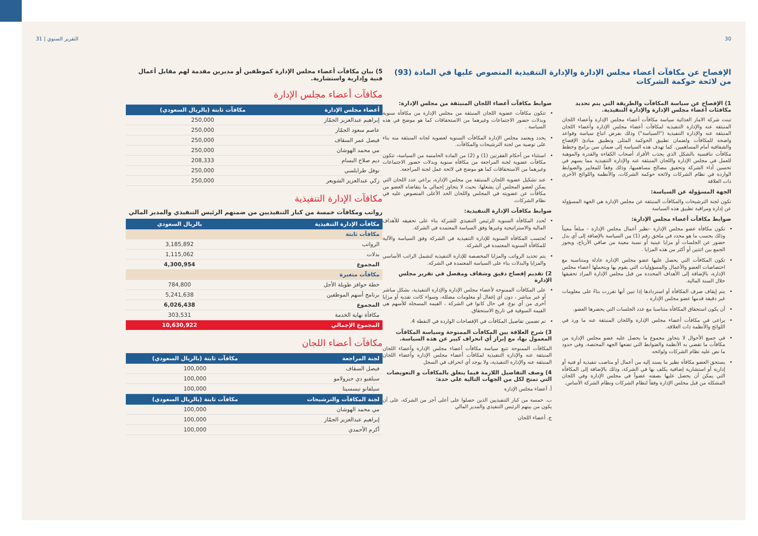30 التقرير السنوي | 31
الإفصاح عن مكافآت أعضاء مجلس الإدارة والإدارة التنفيذية المنصوص عليها في المادة (93) من لائحة حوكمة الشركات
1) الإفصاح عن سياسة المكافآت والطريقة التي يتم تحديد مكافئات أعضاء مجلس الإدارة والإدارة التنفيذية.
تبنت شركة الامار الغذائية سياسة مكافآت أعضاء مجلس الإدارة وأعضاء اللجان المنبثقة عنه والإدارة التنفيذية لمكافآت أعضاء مجلس الإدارة وأعضاء اللجان المنبثقة عنه والإدارة التنفيذية ("السياسة") وذلك بفرض اتباع سياسة وقواعد واضحة للمكافآت ولضمان تطبيق الحوكمة المثلى وتطبيق مبادئ الإفصاح والشفافية أمام المساهمين. كما تهدف هذه السياسة إلى ضمان سن برامج وخطط مكافآت تنافسية بالشكل الذي يجذب الأفراد أصحاب الكفاءة والقدرة والموهبة للعمل في مجلس الإدارة واللجان المنبثقة عنه والإدارة التنفيذية مما يسهم في تحسين أداء الشركة وتحقيق مصالح مساهميها، وذلك وفقاً للمعايير والضوابط الواردة في نظام الشركات ولائحة حوكمة الشركات، والأنظمة واللوائح الأخرى ذات العلاقة
الجهة المسؤولة عن السياسة:
تكون لجنة الترشيحات والمكافآت المنبثقة عن مجلس الإدارة هي الجهة المسؤولة عن إدارة ومراقبة تطبيق هذه السياسة
ضوابط مكافآت أعضاء مجلس الإدارة:
تكون مكافأة عضو مجلس الإدارة -نظير أعمال مجلس الإدارة - مبلغاً معيناً وذلك بحسب ما هو محدد في ملحق رقم (1) من السياسة بالإضافة إلى أي بدل حضور عن الجلسات أو مزايا عينية أو نسبة معينة من صافي الأرباح، ويجوز الجمع بين اثنتين أو أكثر من هذه المزايا .
تكون المكافآت التي يحصل عليها عضو مجلس الإدارة عادلة ومتناسبة مع اختصاصات العضو والأعمال والمسؤوليات التي يقوم بها ويتحملها أعضاء مجلس الإدارة، بالإضافة إلى الأهداف المحددة من قبل مجلس الإدارة المراد تحقيقها خلال السنة المالية.
يتم إيقاف صرف المكافأة أو استردادها إذا تبين أنها تقررت بناءً على معلومات غير دقيقة قدمها عضو مجلس الإدارة .
أن يكون استحقاق المكافأة متناسبا مع عدد الجلسات التي يحضرها العضو.
يراعى في مكافآت أعضاء مجلس الإدارة واللجان المنبثقة عنه ما ورد في اللوائح والأنظمة ذات العلاقة.
في جميع الأحوال لا يتجاوز مجموع ما يحصل عليه عضو مجلس الإدارة من مكافآت ما تقضي به الأنظمة والضوابط التي تضعها الجهة المختصة، وفي حدود ما نص عليه نظام الشركات ولوائحه
يستحق العضو مكافأة نظير ما يسند إليه من أعمال أو مناصب تنفيذية أو فنية أو إدارية أو استشارية إضافية يكلف بها في الشركة، وذلك بالإضافة إلى المكافأة التي يمكن أن يحصل عليها بصفته عضواً في مجلس الإدارة وفي اللجان المشكلة من قبل مجلس الإدارة وفقاً لنظام الشركات ونظام الشركة الأساس.
ضوابط مكافآت أعضاء اللجان المنبثقة من مجلس الإدارة:
تتكون مكافآت عضوية اللجان المنبثقة من مجلس الإدارة من مكافأة سنوية وبدلات حضور الاجتماعات وغيرهما من الاستحقاقات كما هو موضح في هذه السياسة .
يحدد ويعتمد مجلس الإدارة المكافآت السنوية لعضوية لجانه المنبثقة منه بناء على توصية من لجنة الترشيحات والمكافآت.
استثناء من أحكام الفقرتين (1) و (2) من المادة الخامسة من السياسة، تتكون مكافآت عضوية لجنة المراجعة من مكافأة سنوية وبدلات حضور الاجتماعات وغيرهما من الاستحقاقات كما هو موضح في لائحة عمل لجنة المراجعة.
عند تشكيل عضوية اللجان المنبثقة من مجلس الإدارة، يراعي عدد اللجان التي يمكن لعضو المجلس أن يشغلها، بحيث لا يتجاوز إجمالي ما يتقاضاه العضو من مكافآت عن عضويته في المجلس واللجان الحد الأعلى المنصوص عليه في نظام الشركات.
ضوابط مكافآت الإدارة التنفيذية:
تُحدد المكافأة السنوية للرئيس التنفيذي للشركة بناء على تحقيقه للأهداف المالية والاستراتيجية وغيرها وفق السياسة المعتمدة في الشركة.
تُحتسب المكافأة السنوية للإدارة التنفيذية في الشركة وفق السياسة والآلية للمكافأة السنوية المعتمدة في الشركة.
يتم تحديد الرواتب والمزايا المخصصة للإدارة التنفيذية لتشمل الراتب الأساسي والمزايا والبدلات بناء على السياسة المعتمدة في الشركة.
2) تقديم إفصاح دقيق وشفاف ومفصل في تقرير مجلس الإدارة
على المكافآت الممنوحة لأعضاء مجلس الإدارة والإدارة التنفيذية، بشكل مباشر أو غير مباشر ، دون أي إغفال أو معلومات مضللة، وسواء كانت نقدية أو مزايا أخرى من أي نوع. في حال كانوا في الشركة ، القيمة المسجلة للأسهم هي القيمة السوقية في تاريخ الاستحقاق.
تم تضمين تفاصيل المكافآت في الإفصاحات الواردة في النقطة 4.
3) شرح العلاقة بين المكافآت الممنوحة وسياسة المكافآت المعمول بها، مع إبراز أي انحراف كبير عن هذه السياسة.
المكافآت الممنوحة تتبع سياسة مكافآت أعضاء مجلس الإدارة وأعضاء اللجان المنبثقة عنه والإدارة التنفيذية لمكافآت أعضاء مجلس الإدارة وأعضاء اللجان المنبثقة عنه والإدارة التنفيذية، ولا يوجد أي انحراف في السجل
4) وصف التفاصيل اللازمة فيما يتعلق بالمكافآت و التعويضات التي تمنح لكل من الجهات التالية على حدة:
أ. أعضاء مجلس الإدارة
ب. خمسة من كبار التنفيذيين الذين حصلوا على أعلى أجر من الشركة، على أن يكون من بينهم الرئيس التنفيذي والمدير المالي
ج. أعضاء اللجان
5) بيان مكافآت أعضاء مجلس الإدارة كموظفين أو مديرين مقدمة لهم مقابل أعمال فنية وإدارية واستشارية.
مكافآت أعضاء مجلس الإدارة
| أعضاء مجلس الإدارة | مكافآت ثابتة (بالريال السعودي) |
| --- | --- |
| إبراهيم عبدالعزيز الجمّاز | 250,000 |
| عاصم سعود الجمّاز | 250,000 |
| فيصل عمر السقاف | 250,000 |
| مي محمد الهوشان | 250,000 |
| ديم صلاح البسام | 208,333 |
| نوفل طرابلسي | 250,000 |
| زكي عبدالعزيز الشويعر | 250,000 |
مكافآت الإدارة التنفيذية
رواتب ومكافآت خمسة من كبار التنفيذيين من ضمنهم الرئيس التنفيذي والمدير المالي
| مكافآت الإدارة التنفيذية | بالريال السعودي |
| --- | --- |
| مكافآت ثابتة | |
| الرواتب | 3,185,892 |
| بدلات | 1,115,062 |
| المجموع | 4,300,954 |
| مكافآت متغيرة | |
| خطة حوافز طويلة الأجل | 784,800 |
| برنامج أسهم الموظفين | 5,241,638 |
| المجموع | 6,026,438 |
| مكافأة نهاية الخدمة | 303,531 |
| المجموع الإجمالي | 10,630,922 |
مكافآت أعضاء اللجان
| لجنة المراجعة | مكافآت ثابتة (بالريال السعودي) |
| --- | --- |
| فيصل السقاف | 100,000 |
| سيلفيو دي جيرولامو | 100,000 |
| سيلفانو تيسسيتا | 100,000 |
| لجنة المكافآت والترشيحات | مكافآت ثابتة (بالريال السعودي) |
| مي محمد الهوشان | 100,000 |
| إبراهيم عبدالعزيز الجمّاز | 100,000 |
| أكرم الأحمدي | 100,000 |